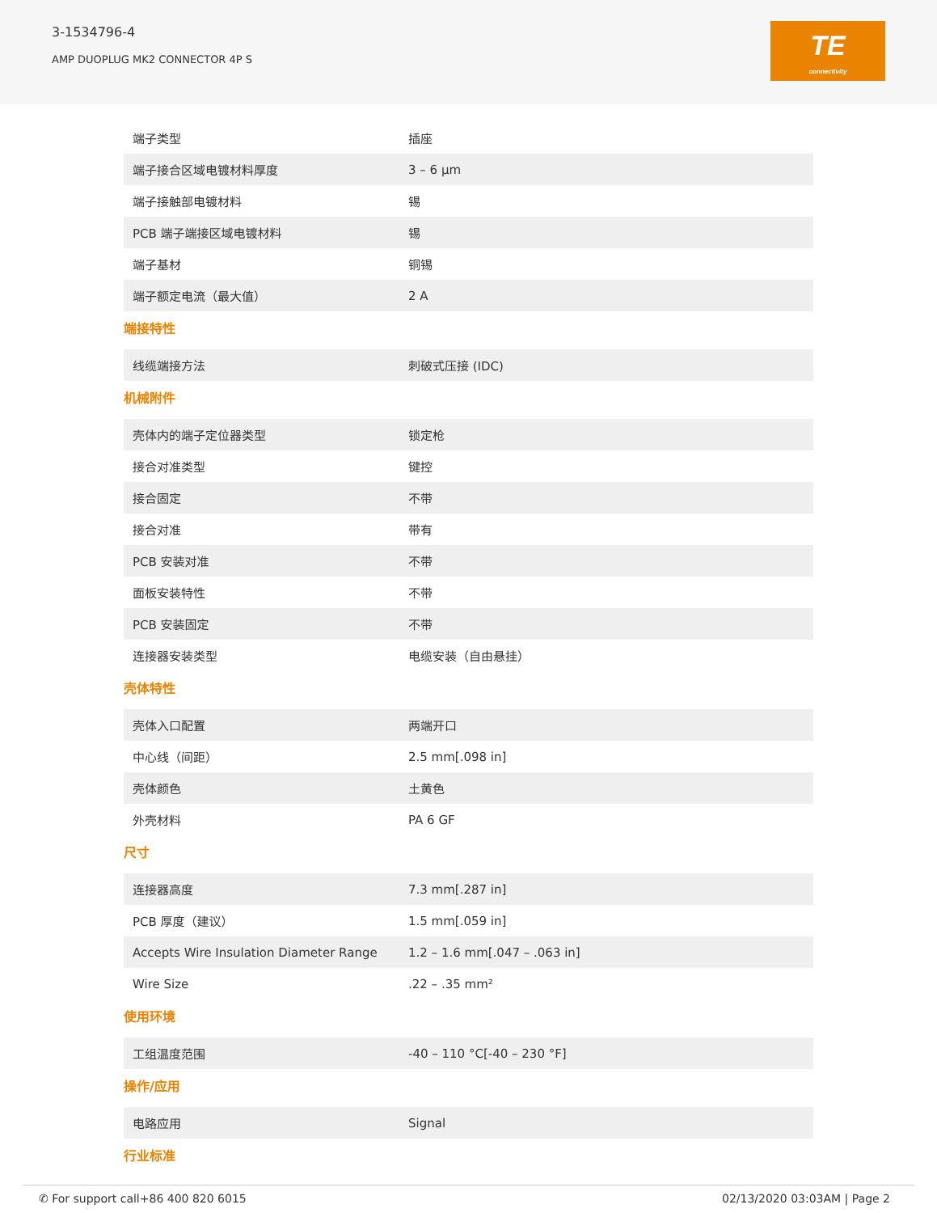3-1534796-4
AMP DUOPLUG MK2 CONNECTOR 4P S
TE
connectivity
| 端子类型 | 插座 |
| 端子接合区域电镀材料厚度 | 3 – 6 µm |
| 端子接触部电镀材料 | 锡 |
| PCB 端子端接区域电镀材料 | 锡 |
| 端子基材 | 铜锡 |
| 端子额定电流（最大值） | 2 A |
端接特性
| 线缆端接方法 | 刺破式压接 (IDC) |
机械附件
| 壳体内的端子定位器类型 | 锁定枪 |
| 接合对准类型 | 键控 |
| 接合固定 | 不带 |
| 接合对准 | 带有 |
| PCB 安装对准 | 不带 |
| 面板安装特性 | 不带 |
| PCB 安装固定 | 不带 |
| 连接器安装类型 | 电缆安装（自由悬挂） |
壳体特性
| 壳体入口配置 | 两端开口 |
| 中心线（间距） | 2.5 mm[.098 in] |
| 壳体颜色 | 土黄色 |
| 外壳材料 | PA 6 GF |
尺寸
| 连接器高度 | 7.3 mm[.287 in] |
| PCB 厚度（建议） | 1.5 mm[.059 in] |
| Accepts Wire Insulation Diameter Range | 1.2 – 1.6 mm[.047 – .063 in] |
| Wire Size | .22 – .35 mm² |
使用环境
| 工组温度范围 | -40 – 110 °C[-40 – 230 °F] |
操作/应用
| 电路应用 | Signal |
行业标准
✆ For support call+86 400 820 6015 02/13/2020 03:03AM | Page 2